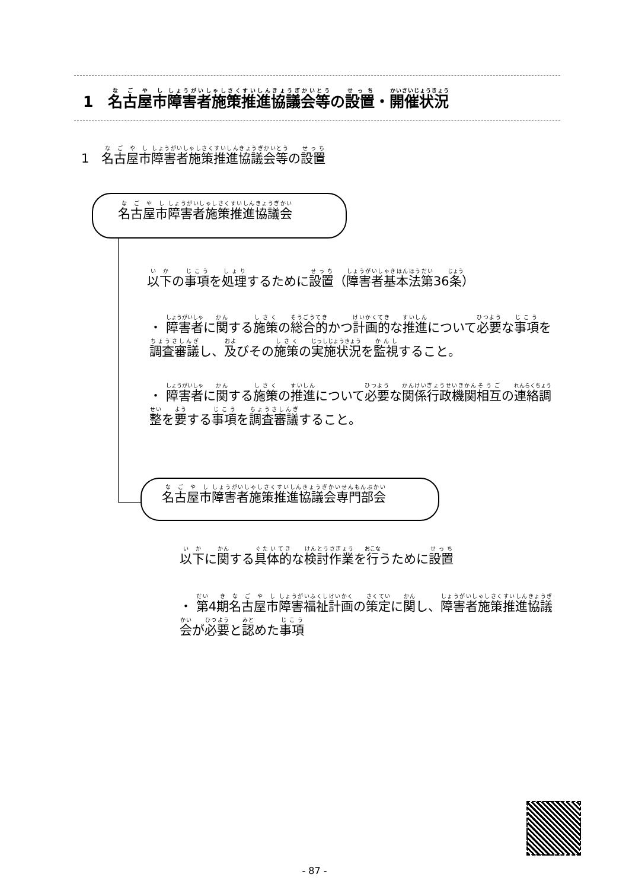1　名古屋市障害者施策推進協議会等の設置・開催状況
1　名古屋市障害者施策推進協議会等の設置
名古屋市障害者施策推進協議会
以下の事項を処理するために設置（障害者基本法第36条）
・ 障害者に関する施策の総合的かつ計画的な推進について必要な事項を調査審議し、及びその施策の実施状況を監視すること。
・ 障害者に関する施策の推進について必要な関係行政機関相互の連絡調整を要する事項を調査審議すること。
名古屋市障害者施策推進協議会専門部会
以下に関する具体的な検討作業を行うために設置
・ 第4期名古屋市障害福祉計画の策定に関し、障害者施策推進協議会が必要と認めた事項
- 87 -